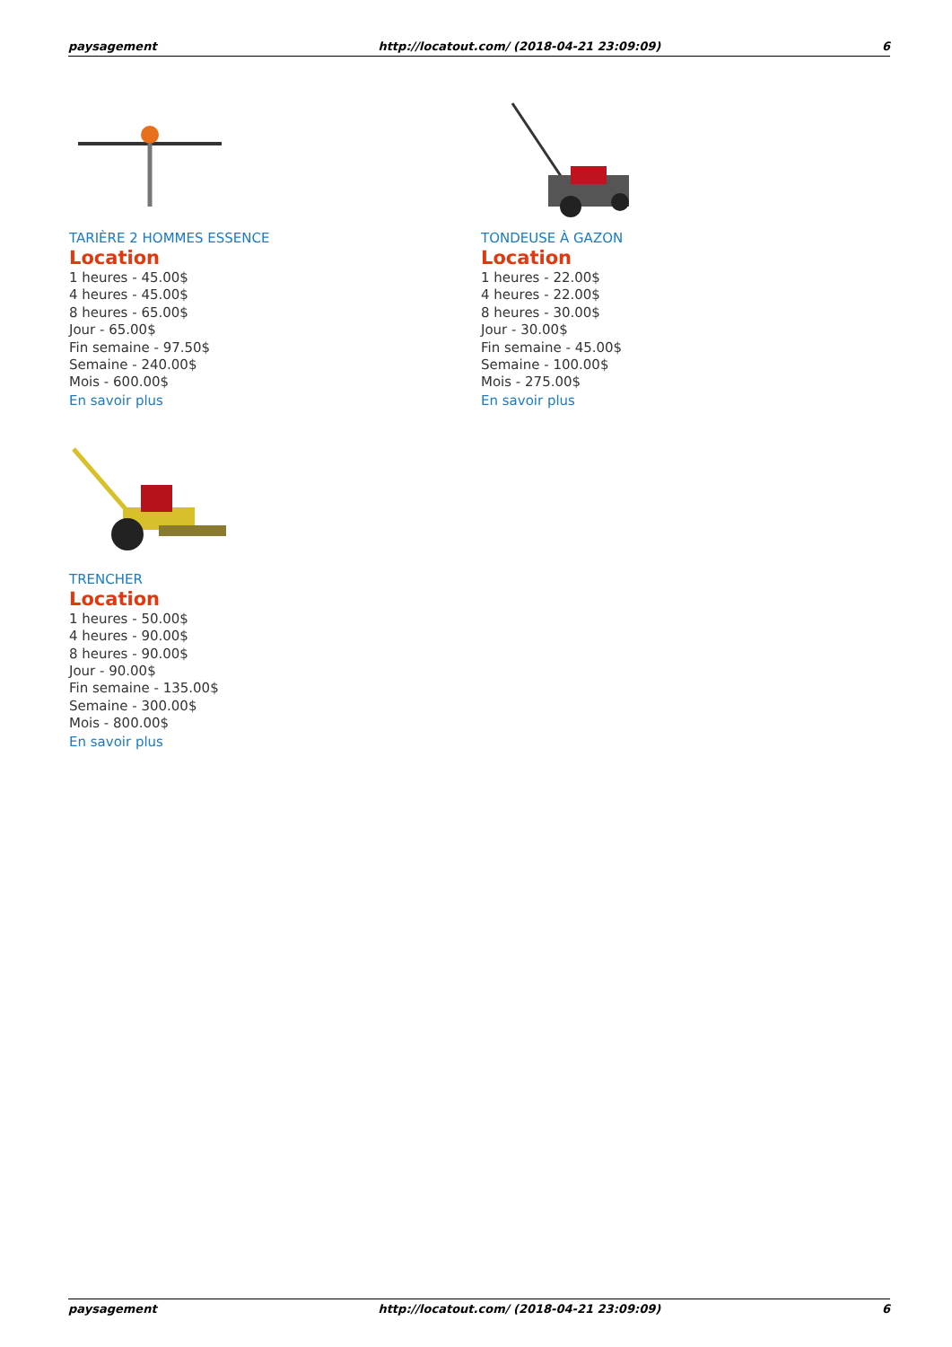paysagement http://locatout.com/ (2018-04-21 23:09:09) 6
TARIÈRE 2 HOMMES ESSENCE
Location
1 heures - 45.00$
4 heures - 45.00$
8 heures - 65.00$
Jour - 65.00$
Fin semaine - 97.50$
Semaine - 240.00$
Mois - 600.00$
En savoir plus
TONDEUSE À GAZON
Location
1 heures - 22.00$
4 heures - 22.00$
8 heures - 30.00$
Jour - 30.00$
Fin semaine - 45.00$
Semaine - 100.00$
Mois - 275.00$
En savoir plus
TRENCHER
Location
1 heures - 50.00$
4 heures - 90.00$
8 heures - 90.00$
Jour - 90.00$
Fin semaine - 135.00$
Semaine - 300.00$
Mois - 800.00$
En savoir plus
paysagement http://locatout.com/ (2018-04-21 23:09:09) 6